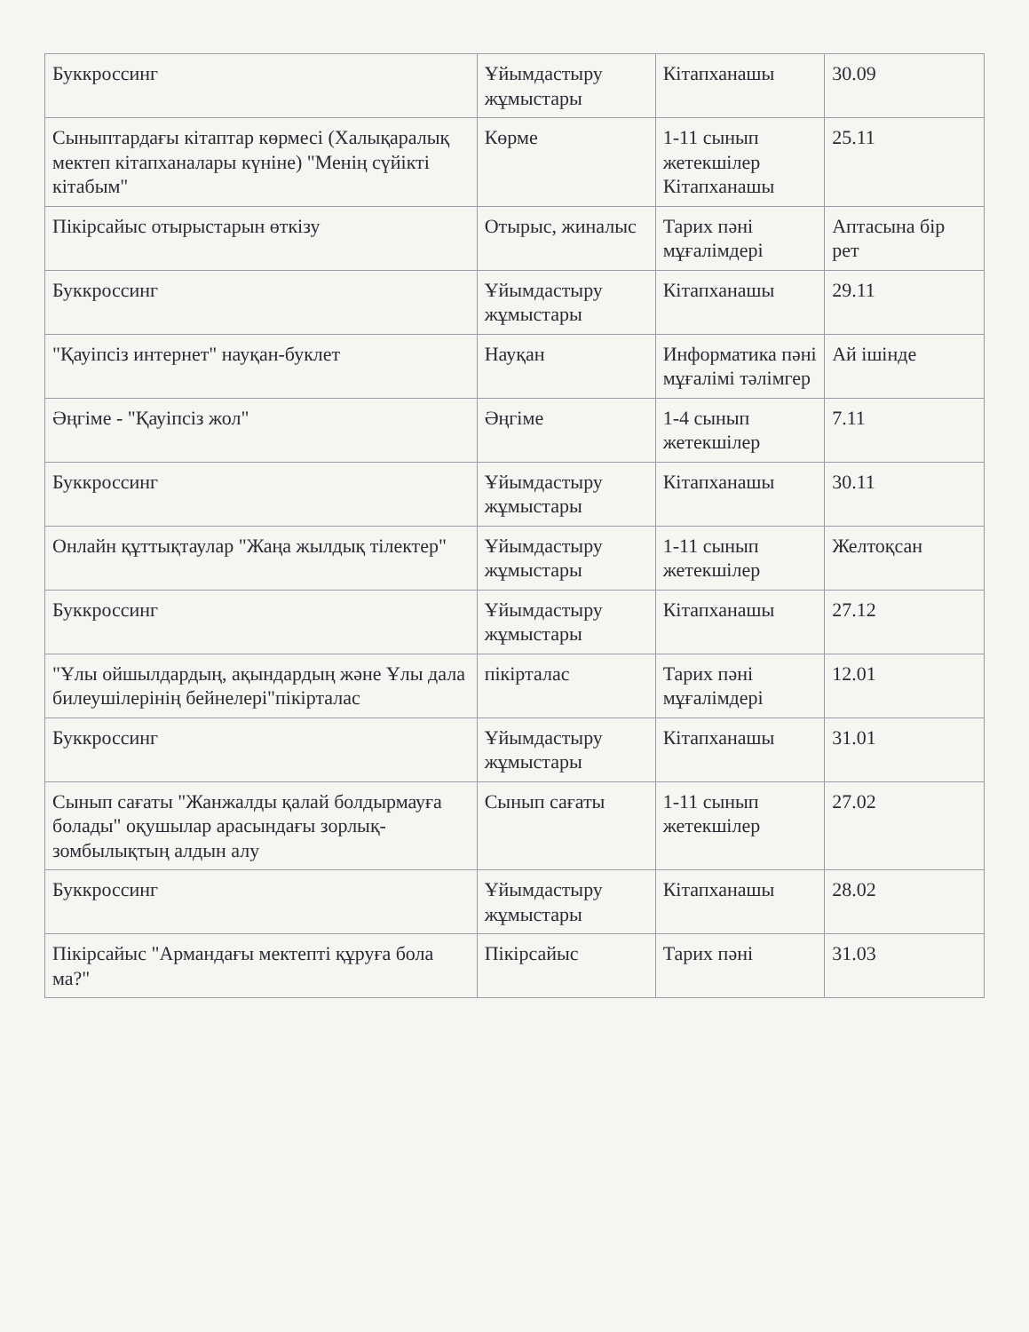| Буккроссинг | Ұйымдастыру жұмыстары | Кітапханашы | 30.09 |
| Сыныптардағы кітаптар көрмесі (Халықаралық мектеп кітапханалары күніне) "Менің сүйікті кітабым" | Көрме | 1-11 сынып жетекшілер Кітапханашы | 25.11 |
| Пікірсайыс отырыстарын өткізу | Отырыс, жиналыс | Тарих пәні мұғалімдері | Аптасына бір рет |
| Буккроссинг | Ұйымдастыру жұмыстары | Кітапханашы | 29.11 |
| "Қауіпсіз интернет" науқан-буклет | Науқан | Информатика пәні мұғалімі тәлімгер | Ай ішінде |
| Әңгіме - "Қауіпсіз жол" | Әңгіме | 1-4 сынып жетекшілер | 7.11 |
| Буккроссинг | Ұйымдастыру жұмыстары | Кітапханашы | 30.11 |
| Онлайн құттықтаулар "Жаңа жылдық тілектер" | Ұйымдастыру жұмыстары | 1-11 сынып жетекшілер | Желтоқсан |
| Буккроссинг | Ұйымдастыру жұмыстары | Кітапханашы | 27.12 |
| "Ұлы ойшылдардың, ақындардың және Ұлы дала билеушілерінің бейнелері"пікірталас | пікірталас | Тарих пәні мұғалімдері | 12.01 |
| Буккроссинг | Ұйымдастыру жұмыстары | Кітапханашы | 31.01 |
| Сынып сағаты "Жанжалды қалай болдырмауға болады" оқушылар арасындағы зорлық-зомбылықтың алдын алу | Сынып сағаты | 1-11 сынып жетекшілер | 27.02 |
| Буккроссинг | Ұйымдастыру жұмыстары | Кітапханашы | 28.02 |
| Пікірсайыс "Армандағы мектепті құруға бола ма?" | Пікірсайыс | Тарих пәні | 31.03 |